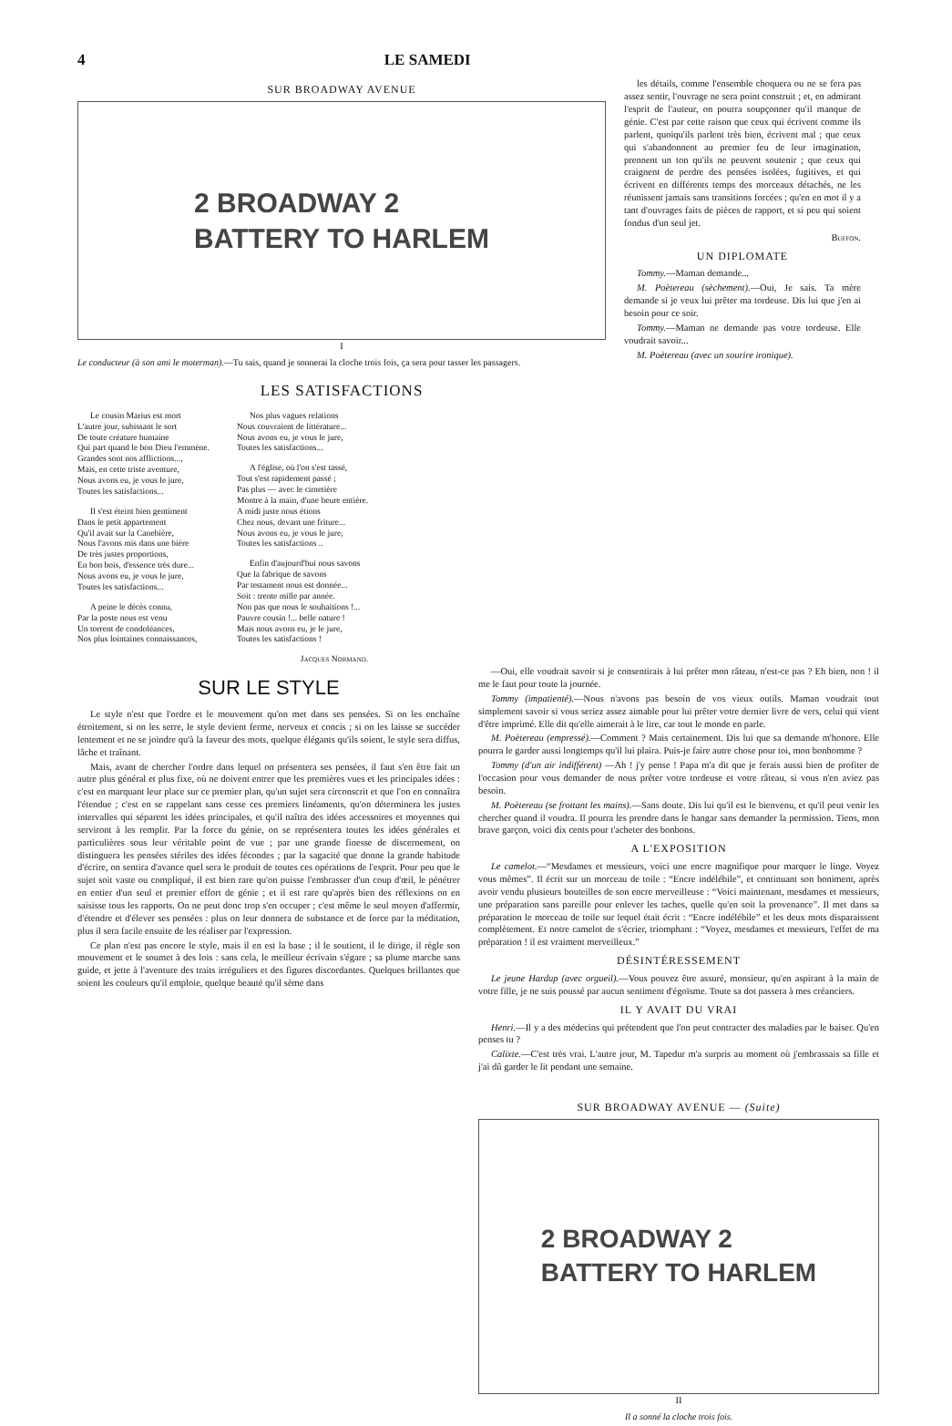4 LE SAMEDI
SUR BROADWAY AVENUE
2 BROADWAY 2
BATTERY TO HARLEM
I
Le conducteur (à son ami le moterman).—Tu sais, quand je sonnerai la cloche trois fois, ça sera pour tasser les passagers.
LES SATISFACTIONS
Le cousin Marius est mort
L'autre jour, subissant le sort
De toute créature humaine
Qui part quand le bon Dieu l'emmène.
Grandes sont nos afflictions...,
Mais, en cette triste aventure,
Nous avons eu, je vous le jure,
Toutes les satisfactions...
Il s'est éteint bien gentiment
Dans le petit appartement
Qu'il avait sur la Canebière,
Nous l'avons mis dans une bière
De très justes proportions,
En bon bois, d'essence très dure...
Nous avons eu, je vous le jure,
Toutes les satisfactions...
A peine le décès connu,
Par la poste nous est venu
Un torrent de condoléances,
Nos plus lointaines connaissances,
Nos plus vagues relations
Nous couvraient de littérature...
Nous avons eu, je vous le jure,
Toutes les satisfactions...
A l'église, où l'on s'est tassé,
Tout s'est rapidement passé ;
Pas plus — avec le cimetière
Montre à la main, d'une heure entière.
A midi juste nous étions
Chez nous, devant une friture...
Nous avons eu, je vous le jure,
Toutes les satisfactions ..
Enfin d'aujourd'hui nous savons
Que la fabrique de savons
Par testament nous est donnée...
Soit : trente mille par année.
Non pas que nous le souhaitions !...
Pauvre cousin !... belle nature !
Mais nous avons eu, je le jure,
Toutes les satisfactions !
Jacques Normand.
les détails, comme l'ensemble choquera ou ne se fera pas assez sentir, l'ouvrage ne sera point construit ; et, en admirant l'esprit de l'auteur, on pourra soupçonner qu'il manque de génie. C'est par cette raison que ceux qui écrivent comme ils parlent, quoiqu'ils parlent très bien, écrivent mal ; que ceux qui s'abandonnent au premier feu de leur imagination, prennent un ton qu'ils ne peuvent soutenir ; que ceux qui craignent de perdre des pensées isolées, fugitives, et qui écrivent en différents temps des morceaux détachés, ne les réunissent jamais sans transitions forcées ; qu'en en mot il y a tant d'ouvrages faits de pièces de rapport, et si peu qui soient fondus d'un seul jet.
Buffon.
UN DIPLOMATE
Tommy.—Maman demande...
M. Poètereau (sèchement).—Oui, Je sais. Ta mère demande si je veux lui prêter ma tordeuse. Dis lui que j'en ai besoin pour ce soir.
Tommy.—Maman ne demande pas votre tordeuse. Elle voudrait savoir...
M. Poètereau (avec un sourire ironique).
SUR LE STYLE
Le style n'est que l'ordre et le mouvement qu'on met dans ses pensées. Si on les enchaîne étroitement, si on les serre, le style devient ferme, nerveux et concis ; si on les laisse se succéder lentement et ne se joindre qu'à la faveur des mots, quelque élégants qu'ils soient, le style sera diffus, lâche et traînant.
Mais, avant de chercher l'ordre dans lequel on présentera ses pensées, il faut s'en être fait un autre plus général et plus fixe, où ne doivent entrer que les premières vues et les principales idées : c'est en marquant leur place sur ce premier plan, qu'un sujet sera circonscrit et que l'on en connaîtra l'étendue ; c'est en se rappelant sans cesse ces premiers linéaments, qu'on déterminera les justes intervalles qui séparent les idées principales, et qu'il naîtra des idées accessoires et moyennes qui serviront à les remplir. Par la force du génie, on se représentera toutes les idées générales et particulières sous leur véritable point de vue ; par une grande finesse de discernement, on distinguera les pensées stériles des idées fécondes ; par la sagacité que donne la grande habitude d'écrire, on sentira d'avance quel sera le produit de toutes ces opérations de l'esprit. Pour peu que le sujet soit vaste ou compliqué, il est bien rare qu'on puisse l'embrasser d'un coup d'œil, le pénétrer en entier d'un seul et premier effort de génie ; et il est rare qu'après bien des réflexions on en saisisse tous les rapports. On ne peut donc trop s'en occuper ; c'est même le seul moyen d'affermir, d'étendre et d'élever ses pensées : plus on leur donnera de substance et de force par la méditation, plus il sera facile ensuite de les réaliser par l'expression.
Ce plan n'est pas encore le style, mais il en est la base ; il le soutient, il le dirige, il règle son mouvement et le soumet à des lois : sans cela, le meilleur écrivain s'égare ; sa plume marche sans guide, et jette à l'aventure des traits irréguliers et des figures discordantes. Quelques brillantes que soient les couleurs qu'il emploie, quelque beauté qu'il sème dans
—Oui, elle voudrait savoir si je consentirais à lui prêter mon râteau, n'est-ce pas ? Eh bien, non ! il me le faut pour toute la journée.
Tommy (impatienté).—Nous n'avons pas besoin de vos vieux outils. Maman voudrait tout simplement savoir si vous seriez assez aimable pour lui prêter votre dernier livre de vers, celui qui vient d'être imprimé. Elle dit qu'elle aimerait à le lire, car tout le monde en parle.
M. Poètereau (empressé).—Comment ? Mais certainement. Dis lui que sa demande m'honore. Elle pourra le garder aussi longtemps qu'il lui plaira. Puis-je faire autre chose pour toi, mon bonhomme ?
Tommy (d'un air indifférent) —Ah ! j'y pense ! Papa m'a dit que je ferais aussi bien de profiter de l'occasion pour vous demander de nous prêter votre tordeuse et votre râteau, si vous n'en aviez pas besoin.
M. Poètereau (se frottant les mains).—Sans doute. Dis lui qu'il est le bienvenu, et qu'il peut venir les chercher quand il voudra. Il pourra les prendre dans le hangar sans demander la permission. Tiens, mon brave garçon, voici dix cents pour t'acheter des bonbons.
A L'EXPOSITION
Le camelot.—“Mesdames et messieurs, voici une encre magnifique pour marquer le linge. Voyez vous mêmes”. Il écrit sur un morceau de toile : “Encre indélébile”, et continuant son boniment, après avoir vendu plusieurs bouteilles de son encre merveilleuse : “Voici maintenant, mesdames et messieurs, une préparation sans pareille pour enlever les taches, quelle qu'en soit la provenance”. Il met dans sa préparation le morceau de toile sur lequel était écrit : “Encre indélébile” et les deux mots disparaissent complètement. Et notre camelot de s'écrier, triomphant : “Voyez, mesdames et messieurs, l'effet de ma préparation ! il est vraiment merveilleux.”
DÉSINTÉRESSEMENT
Le jeune Hardup (avec orgueil).—Vous pouvez être assuré, monsieur, qu'en aspirant à la main de votre fille, je ne suis poussé par aucun sentiment d'égoïsme. Toute sa dot passera à mes créanciers.
IL Y AVAIT DU VRAI
Henri.—Il y a des médecins qui prétendent que l'on peut contracter des maladies par le baiser. Qu'en penses tu ?
Calixte.—C'est très vrai. L'autre jour, M. Tapedur m'a surpris au moment où j'embrassais sa fille et j'ai dû garder le lit pendant une semaine.
SUR BROADWAY AVENUE — (Suite)
2 BROADWAY 2
BATTERY TO HARLEM
II
Il a sonné la cloche trois fois.